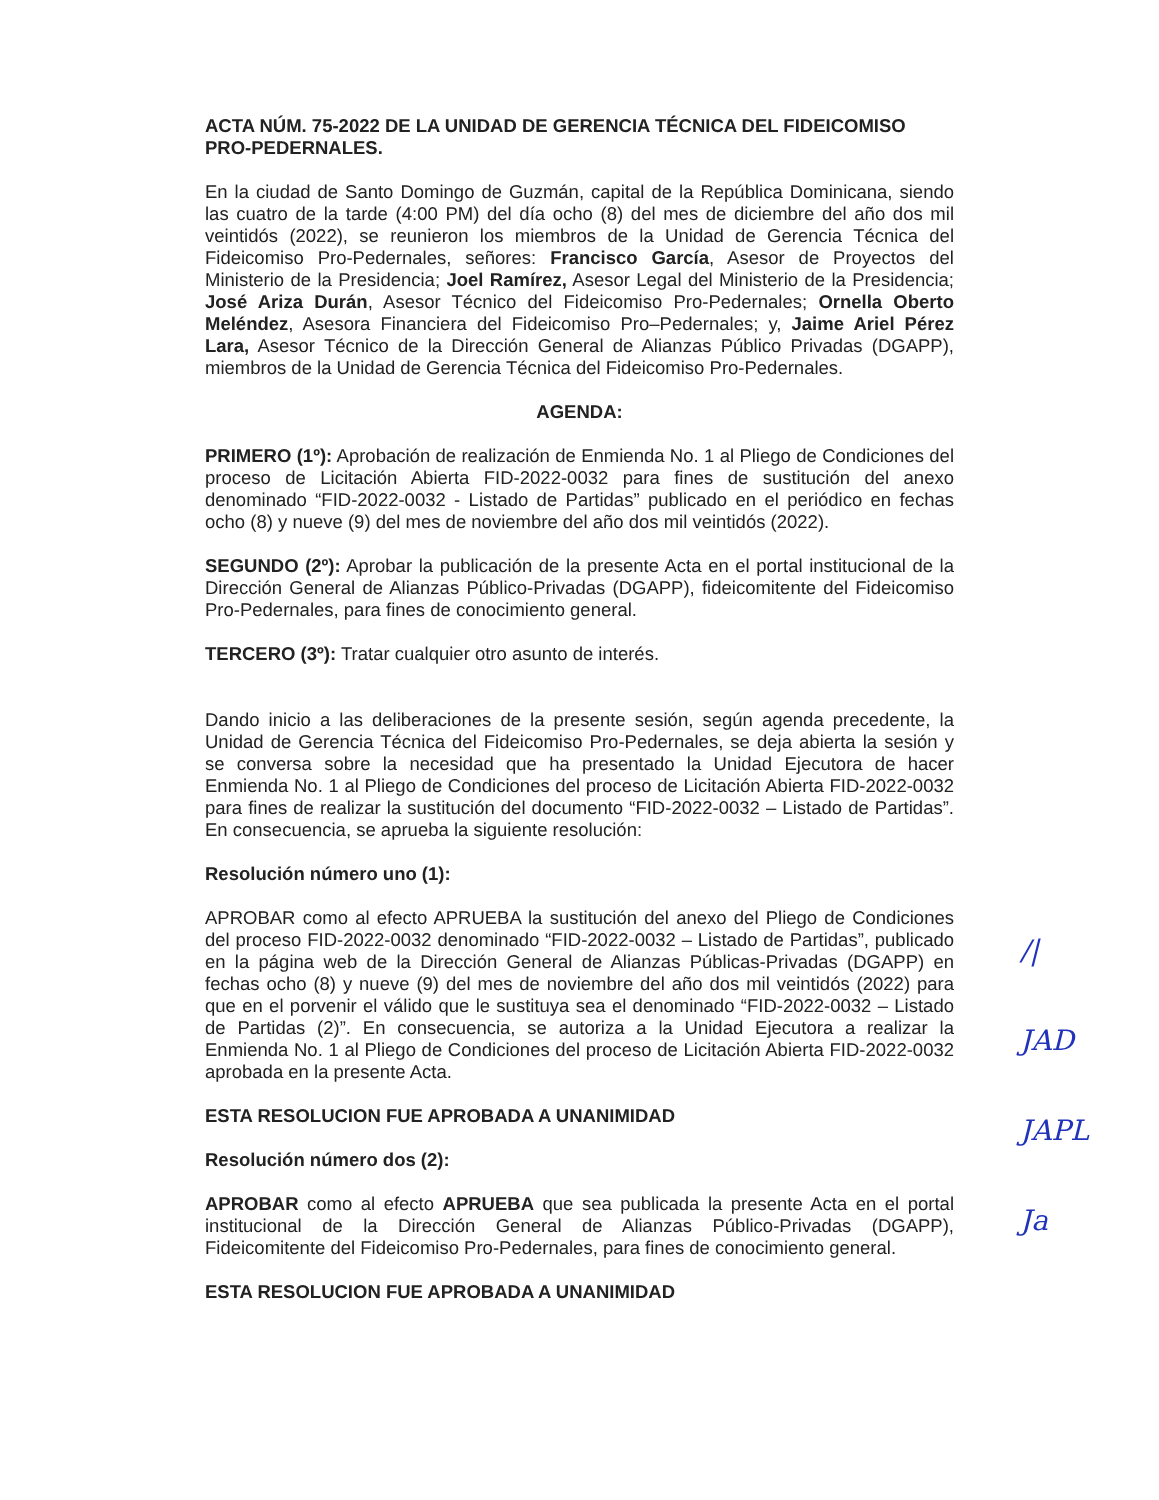ACTA NÚM. 75-2022 DE LA UNIDAD DE GERENCIA TÉCNICA DEL FIDEICOMISO PRO-PEDERNALES.
En la ciudad de Santo Domingo de Guzmán, capital de la República Dominicana, siendo las cuatro de la tarde (4:00 PM) del día ocho (8) del mes de diciembre del año dos mil veintidós (2022), se reunieron los miembros de la Unidad de Gerencia Técnica del Fideicomiso Pro-Pedernales, señores: Francisco García, Asesor de Proyectos del Ministerio de la Presidencia; Joel Ramírez, Asesor Legal del Ministerio de la Presidencia; José Ariza Durán, Asesor Técnico del Fideicomiso Pro-Pedernales; Ornella Oberto Meléndez, Asesora Financiera del Fideicomiso Pro–Pedernales; y, Jaime Ariel Pérez Lara, Asesor Técnico de la Dirección General de Alianzas Público Privadas (DGAPP), miembros de la Unidad de Gerencia Técnica del Fideicomiso Pro-Pedernales.
AGENDA:
PRIMERO (1º): Aprobación de realización de Enmienda No. 1 al Pliego de Condiciones del proceso de Licitación Abierta FID-2022-0032 para fines de sustitución del anexo denominado “FID-2022-0032 - Listado de Partidas” publicado en el periódico en fechas ocho (8) y nueve (9) del mes de noviembre del año dos mil veintidós (2022).
SEGUNDO (2º): Aprobar la publicación de la presente Acta en el portal institucional de la Dirección General de Alianzas Público-Privadas (DGAPP), fideicomitente del Fideicomiso Pro-Pedernales, para fines de conocimiento general.
TERCERO (3º): Tratar cualquier otro asunto de interés.
Dando inicio a las deliberaciones de la presente sesión, según agenda precedente, la Unidad de Gerencia Técnica del Fideicomiso Pro-Pedernales, se deja abierta la sesión y se conversa sobre la necesidad que ha presentado la Unidad Ejecutora de hacer Enmienda No. 1 al Pliego de Condiciones del proceso de Licitación Abierta FID-2022-0032 para fines de realizar la sustitución del documento “FID-2022-0032 – Listado de Partidas”. En consecuencia, se aprueba la siguiente resolución:
Resolución número uno (1):
APROBAR como al efecto APRUEBA la sustitución del anexo del Pliego de Condiciones del proceso FID-2022-0032 denominado “FID-2022-0032 – Listado de Partidas”, publicado en la página web de la Dirección General de Alianzas Públicas-Privadas (DGAPP) en fechas ocho (8) y nueve (9) del mes de noviembre del año dos mil veintidós (2022) para que en el porvenir el válido que le sustituya sea el denominado “FID-2022-0032 – Listado de Partidas (2)”. En consecuencia, se autoriza a la Unidad Ejecutora a realizar la Enmienda No. 1 al Pliego de Condiciones del proceso de Licitación Abierta FID-2022-0032 aprobada en la presente Acta.
ESTA RESOLUCION FUE APROBADA A UNANIMIDAD
Resolución número dos (2):
APROBAR como al efecto APRUEBA que sea publicada la presente Acta en el portal institucional de la Dirección General de Alianzas Público-Privadas (DGAPP), Fideicomitente del Fideicomiso Pro-Pedernales, para fines de conocimiento general.
ESTA RESOLUCION FUE APROBADA A UNANIMIDAD
/|
JAD
JAPL
Ja